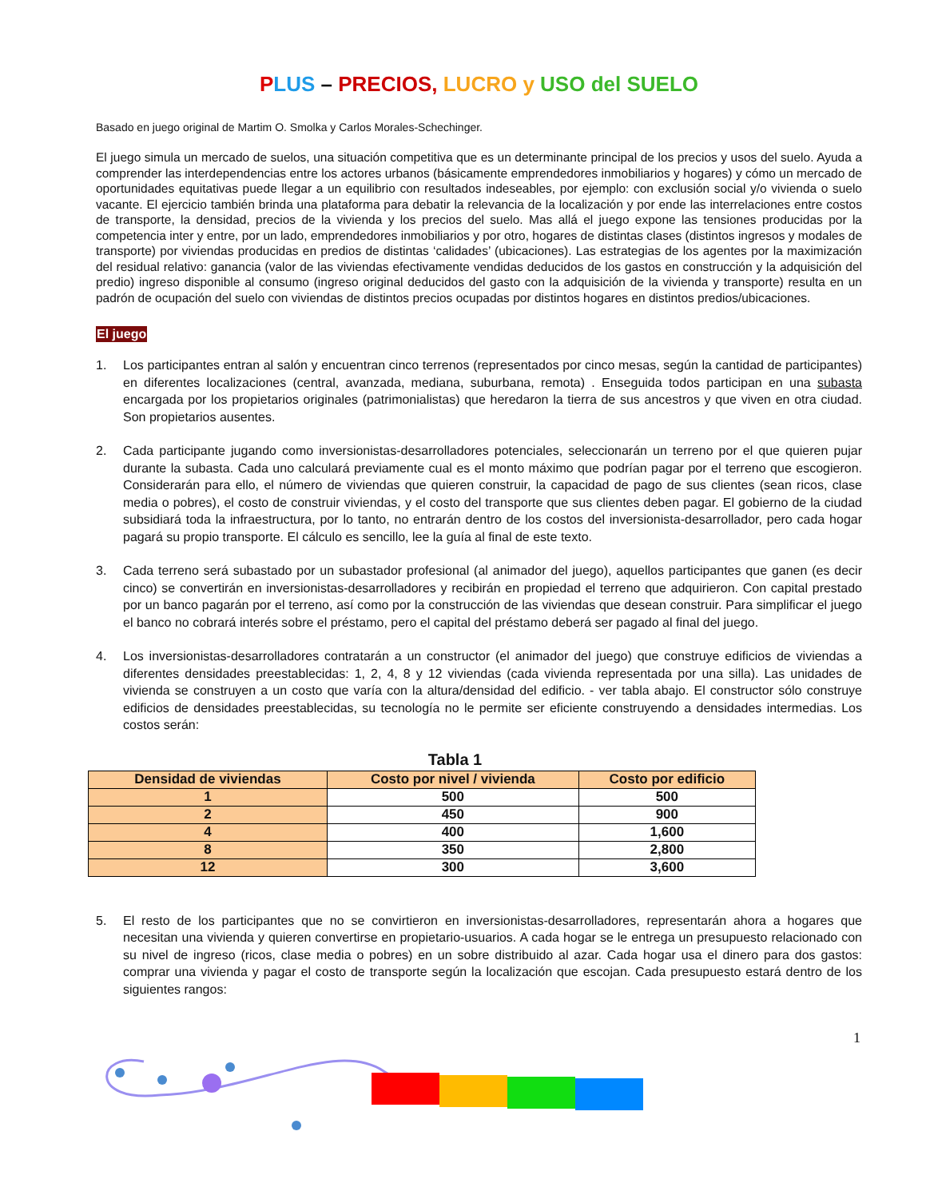PLUS – PRECIOS, LUCRO y USO del SUELO
Basado en juego original de Martim O. Smolka y Carlos Morales-Schechinger.
El juego simula un mercado de suelos, una situación competitiva que es un determinante principal de los precios y usos del suelo. Ayuda a comprender las interdependencias entre los actores urbanos (básicamente emprendedores inmobiliarios y hogares) y cómo un mercado de oportunidades equitativas puede llegar a un equilibrio con resultados indeseables, por ejemplo: con exclusión social y/o vivienda o suelo vacante. El ejercicio también brinda una plataforma para debatir la relevancia de la localización y por ende las interrelaciones entre costos de transporte, la densidad, precios de la vivienda y los precios del suelo. Mas allá el juego expone las tensiones producidas por la competencia inter y entre, por un lado, emprendedores inmobiliarios y por otro, hogares de distintas clases (distintos ingresos y modales de transporte) por viviendas producidas en predios de distintas ‘calidades’ (ubicaciones). Las estrategias de los agentes por la maximización del residual relativo: ganancia (valor de las viviendas efectivamente vendidas deducidos de los gastos en construcción y la adquisición del predio) ingreso disponible al consumo (ingreso original deducidos del gasto con la adquisición de la vivienda y transporte) resulta en un padrón de ocupación del suelo con viviendas de distintos precios ocupadas por distintos hogares en distintos predios/ubicaciones.
El juego
1. Los participantes entran al salón y encuentran cinco terrenos (representados por cinco mesas, según la cantidad de participantes) en diferentes localizaciones (central, avanzada, mediana, suburbana, remota) . Enseguida todos participan en una subasta encargada por los propietarios originales (patrimonialistas) que heredaron la tierra de sus ancestros y que viven en otra ciudad. Son propietarios ausentes.
2. Cada participante jugando como inversionistas-desarrolladores potenciales, seleccionarán un terreno por el que quieren pujar durante la subasta. Cada uno calculará previamente cual es el monto máximo que podrían pagar por el terreno que escogieron. Considerarán para ello, el número de viviendas que quieren construir, la capacidad de pago de sus clientes (sean ricos, clase media o pobres), el costo de construir viviendas, y el costo del transporte que sus clientes deben pagar. El gobierno de la ciudad subsidiará toda la infraestructura, por lo tanto, no entrarán dentro de los costos del inversionista-desarrollador, pero cada hogar pagará su propio transporte. El cálculo es sencillo, lee la guía al final de este texto.
3. Cada terreno será subastado por un subastador profesional (al animador del juego), aquellos participantes que ganen (es decir cinco) se convertirán en inversionistas-desarrolladores y recibirán en propiedad el terreno que adquirieron. Con capital prestado por un banco pagarán por el terreno, así como por la construcción de las viviendas que desean construir. Para simplificar el juego el banco no cobrará interés sobre el préstamo, pero el capital del préstamo deberá ser pagado al final del juego.
4. Los inversionistas-desarrolladores contratarán a un constructor (el animador del juego) que construye edificios de viviendas a diferentes densidades preestablecidas: 1, 2, 4, 8 y 12 viviendas (cada vivienda representada por una silla). Las unidades de vivienda se construyen a un costo que varía con la altura/densidad del edificio. - ver tabla abajo. El constructor sólo construye edificios de densidades preestablecidas, su tecnología no le permite ser eficiente construyendo a densidades intermedias. Los costos serán:
Tabla 1
| Densidad de viviendas | Costo por nivel / vivienda | Costo por edificio |
| --- | --- | --- |
| 1 | 500 | 500 |
| 2 | 450 | 900 |
| 4 | 400 | 1,600 |
| 8 | 350 | 2,800 |
| 12 | 300 | 3,600 |
5. El resto de los participantes que no se convirtieron en inversionistas-desarrolladores, representarán ahora a hogares que necesitan una vivienda y quieren convertirse en propietario-usuarios. A cada hogar se le entrega un presupuesto relacionado con su nivel de ingreso (ricos, clase media o pobres) en un sobre distribuido al azar. Cada hogar usa el dinero para dos gastos: comprar una vivienda y pagar el costo de transporte según la localización que escojan. Cada presupuesto estará dentro de los siguientes rangos:
1